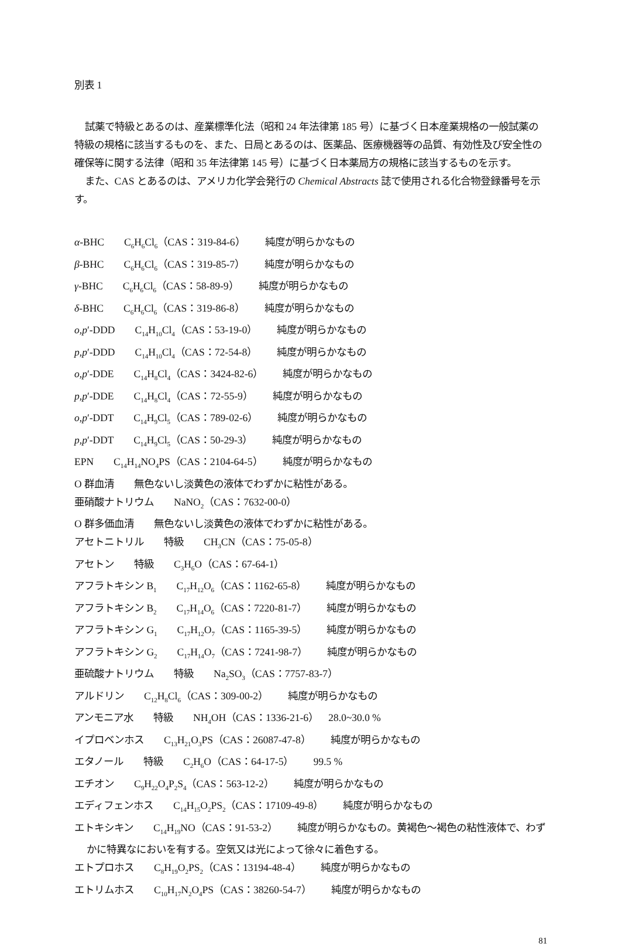別表 1
試薬で特級とあるのは、産業標準化法（昭和 24 年法律第 185 号）に基づく日本産業規格の一般試薬の特級の規格に該当するものを、また、日局とあるのは、医薬品、医療機器等の品質、有効性及び安全性の確保等に関する法律（昭和 35 年法律第 145 号）に基づく日本薬局方の規格に該当するものを示す。
また、CAS とあるのは、アメリカ化学会発行の Chemical Abstracts 誌で使用される化合物登録番号を示す。
α-BHC　　C<sub>6</sub>H<sub>6</sub>Cl<sub>6</sub>（CAS：319-84-6）　　純度が明らかなもの
β-BHC　　C<sub>6</sub>H<sub>6</sub>Cl<sub>6</sub>（CAS：319-85-7）　　純度が明らかなもの
γ-BHC　　C<sub>6</sub>H<sub>6</sub>Cl<sub>6</sub>（CAS：58-89-9）　　純度が明らかなもの
δ-BHC　　C<sub>6</sub>H<sub>6</sub>Cl<sub>6</sub>（CAS：319-86-8）　　純度が明らかなもの
o,p′-DDD　　C<sub>14</sub>H<sub>10</sub>Cl<sub>4</sub>（CAS：53-19-0）　　純度が明らかなもの
p,p′-DDD　　C<sub>14</sub>H<sub>10</sub>Cl<sub>4</sub>（CAS：72-54-8）　　純度が明らかなもの
o,p′-DDE　　C<sub>14</sub>H<sub>8</sub>Cl<sub>4</sub>（CAS：3424-82-6）　　純度が明らかなもの
p,p′-DDE　　C<sub>14</sub>H<sub>8</sub>Cl<sub>4</sub>（CAS：72-55-9）　　純度が明らかなもの
o,p′-DDT　　C<sub>14</sub>H<sub>9</sub>Cl<sub>5</sub>（CAS：789-02-6）　　純度が明らかなもの
p,p′-DDT　　C<sub>14</sub>H<sub>9</sub>Cl<sub>5</sub>（CAS：50-29-3）　　純度が明らかなもの
EPN　　C<sub>14</sub>H<sub>14</sub>NO<sub>4</sub>PS（CAS：2104-64-5）　　純度が明らかなもの
O 群血清　　無色ないし淡黄色の液体でわずかに粘性がある。
亜硝酸ナトリウム　　NaNO<sub>2</sub>（CAS：7632-00-0）
O 群多価血清　　無色ないし淡黄色の液体でわずかに粘性がある。
アセトニトリル　　特級　　CH<sub>3</sub>CN（CAS：75-05-8）
アセトン　　特級　　C<sub>3</sub>H<sub>6</sub>O（CAS：67-64-1）
アフラトキシン B<sub>1</sub>　　C<sub>17</sub>H<sub>12</sub>O<sub>6</sub>（CAS：1162-65-8）　　純度が明らかなもの
アフラトキシン B<sub>2</sub>　　C<sub>17</sub>H<sub>14</sub>O<sub>6</sub>（CAS：7220-81-7）　　純度が明らかなもの
アフラトキシン G<sub>1</sub>　　C<sub>17</sub>H<sub>12</sub>O<sub>7</sub>（CAS：1165-39-5）　　純度が明らかなもの
アフラトキシン G<sub>2</sub>　　C<sub>17</sub>H<sub>14</sub>O<sub>7</sub>（CAS：7241-98-7）　　純度が明らかなもの
亜硫酸ナトリウム　　特級　　Na<sub>2</sub>SO<sub>3</sub>（CAS：7757-83-7）
アルドリン　　C<sub>12</sub>H<sub>8</sub>Cl<sub>6</sub>（CAS：309-00-2）　　純度が明らかなもの
アンモニア水　　特級　　NH<sub>4</sub>OH（CAS：1336-21-6）　28.0~30.0 %
イプロベンホス　　C<sub>13</sub>H<sub>21</sub>O<sub>3</sub>PS（CAS：26087-47-8）　　純度が明らかなもの
エタノール　　特級　　C<sub>2</sub>H<sub>6</sub>O（CAS：64-17-5）　　99.5 %
エチオン　　C<sub>9</sub>H<sub>22</sub>O<sub>4</sub>P<sub>2</sub>S<sub>4</sub>（CAS：563-12-2）　　純度が明らかなもの
エディフェンホス　　C<sub>14</sub>H<sub>15</sub>O<sub>2</sub>PS<sub>2</sub>（CAS：17109-49-8）　　純度が明らかなもの
エトキシキン　　C<sub>14</sub>H<sub>19</sub>NO（CAS：91-53-2）　　純度が明らかなもの。黄褐色～褐色の粘性液体で、わずかに特異なにおいを有する。空気又は光によって徐々に着色する。
エトプロホス　　C<sub>8</sub>H<sub>19</sub>O<sub>2</sub>PS<sub>2</sub>（CAS：13194-48-4）　　純度が明らかなもの
エトリムホス　　C<sub>10</sub>H<sub>17</sub>N<sub>2</sub>O<sub>4</sub>PS（CAS：38260-54-7）　　純度が明らかなもの
81